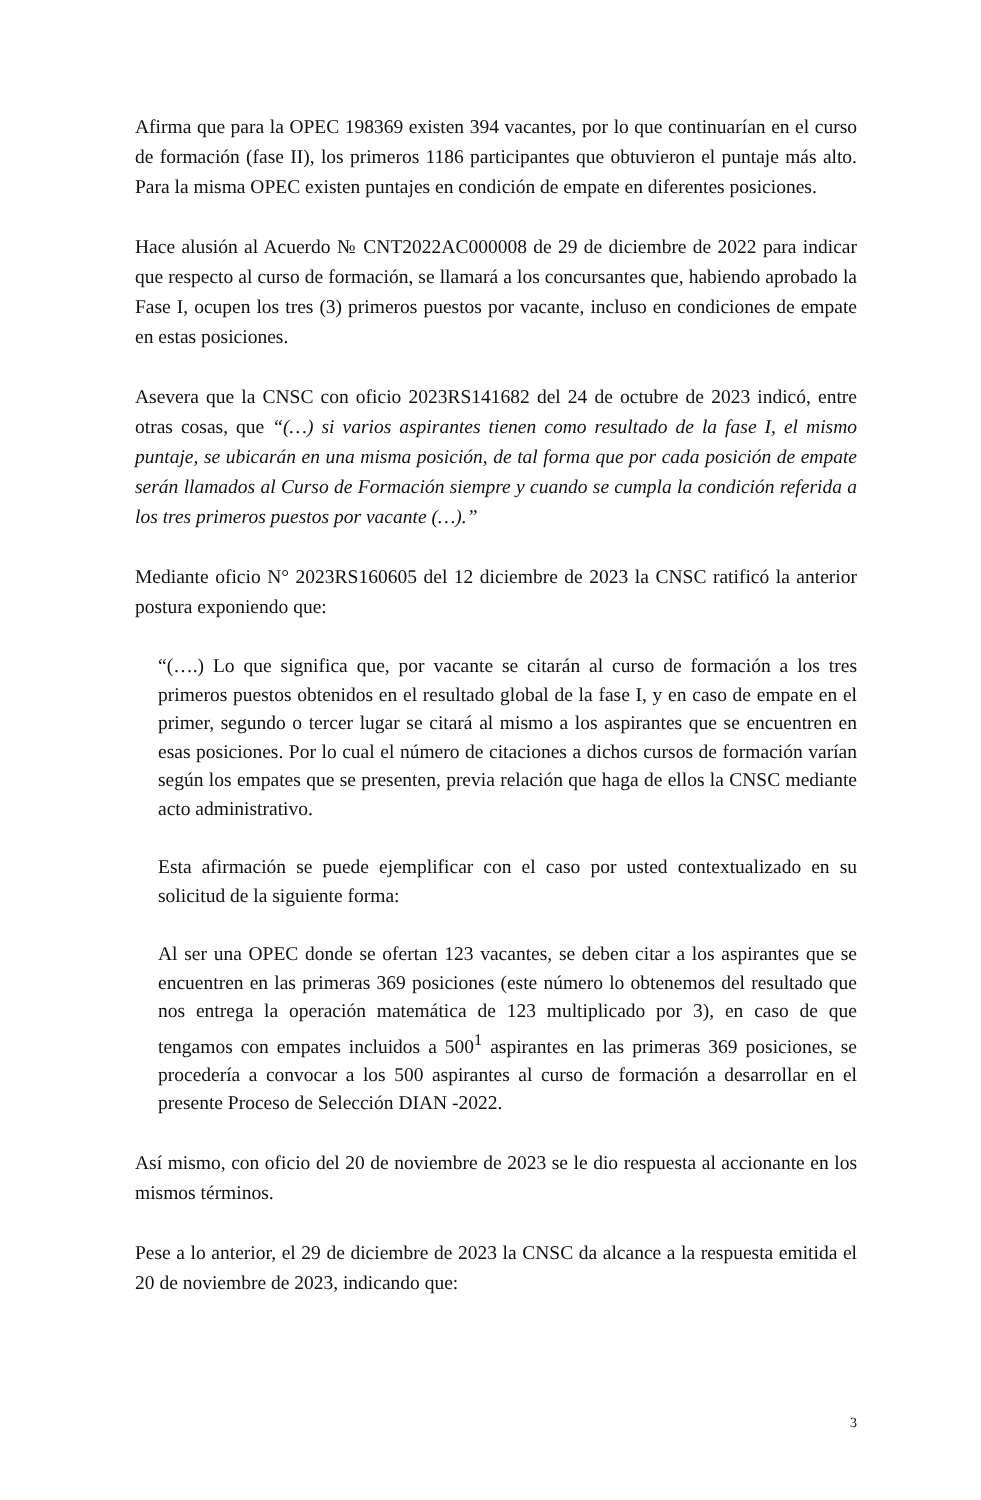Afirma que para la OPEC 198369 existen 394 vacantes, por lo que continuarían en el curso de formación (fase II), los primeros 1186 participantes que obtuvieron el puntaje más alto. Para la misma OPEC existen puntajes en condición de empate en diferentes posiciones.
Hace alusión al Acuerdo № CNT2022AC000008 de 29 de diciembre de 2022 para indicar que respecto al curso de formación, se llamará a los concursantes que, habiendo aprobado la Fase I, ocupen los tres (3) primeros puestos por vacante, incluso en condiciones de empate en estas posiciones.
Asevera que la CNSC con oficio 2023RS141682 del 24 de octubre de 2023 indicó, entre otras cosas, que “(…) si varios aspirantes tienen como resultado de la fase I, el mismo puntaje, se ubicarán en una misma posición, de tal forma que por cada posición de empate serán llamados al Curso de Formación siempre y cuando se cumpla la condición referida a los tres primeros puestos por vacante (…).”
Mediante oficio N° 2023RS160605 del 12 diciembre de 2023 la CNSC ratificó la anterior postura exponiendo que:
“(….) Lo que significa que, por vacante se citarán al curso de formación a los tres primeros puestos obtenidos en el resultado global de la fase I, y en caso de empate en el primer, segundo o tercer lugar se citará al mismo a los aspirantes que se encuentren en esas posiciones. Por lo cual el número de citaciones a dichos cursos de formación varían según los empates que se presenten, previa relación que haga de ellos la CNSC mediante acto administrativo.
Esta afirmación se puede ejemplificar con el caso por usted contextualizado en su solicitud de la siguiente forma:
Al ser una OPEC donde se ofertan 123 vacantes, se deben citar a los aspirantes que se encuentren en las primeras 369 posiciones (este número lo obtenemos del resultado que nos entrega la operación matemática de 123 multiplicado por 3), en caso de que tengamos con empates incluidos a 500<sup>1</sup> aspirantes en las primeras 369 posiciones, se procedería a convocar a los 500 aspirantes al curso de formación a desarrollar en el presente Proceso de Selección DIAN -2022.
Así mismo, con oficio del 20 de noviembre de 2023 se le dio respuesta al accionante en los mismos términos.
Pese a lo anterior, el 29 de diciembre de 2023 la CNSC da alcance a la respuesta emitida el 20 de noviembre de 2023, indicando que:
3